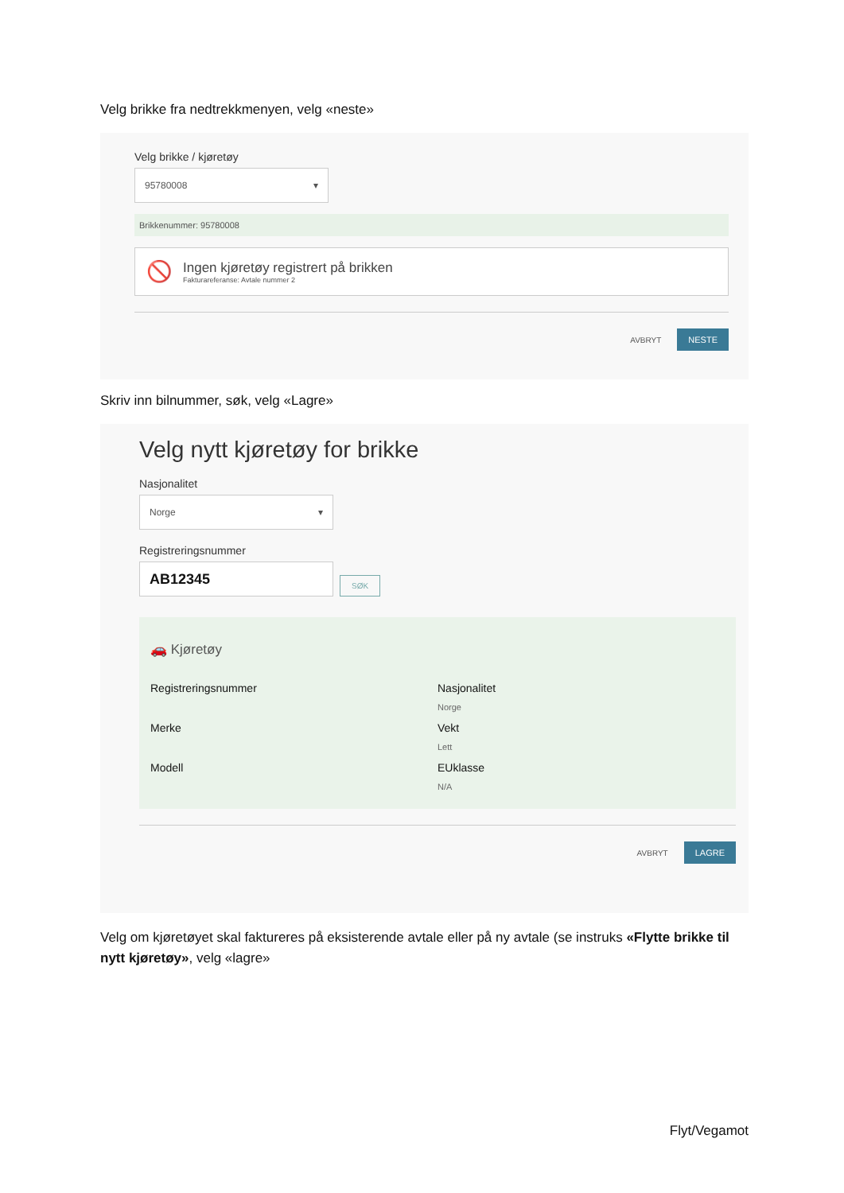Velg brikke fra nedtrekkmenyen, velg «neste»
Velg brikke / kjøretøy
95780008 ▾
Brikkenummer: 95780008
🚫
Ingen kjøretøy registrert på brikken
Fakturareferanse: Avtale nummer 2
AVBRYT NESTE
Skriv inn bilnummer, søk, velg «Lagre»
Velg nytt kjøretøy for brikke
Nasjonalitet
Norge ▾
Registreringsnummer
AB12345
SØK
🚗 Kjøretøy
Registreringsnummer
Nasjonalitet
Norge
Merke
Vekt
Lett
Modell
EUklasse
N/A
AVBRYT LAGRE
Velg om kjøretøyet skal faktureres på eksisterende avtale eller på ny avtale (se instruks «Flytte brikke til nytt kjøretøy», velg «lagre»
Flyt/Vegamot